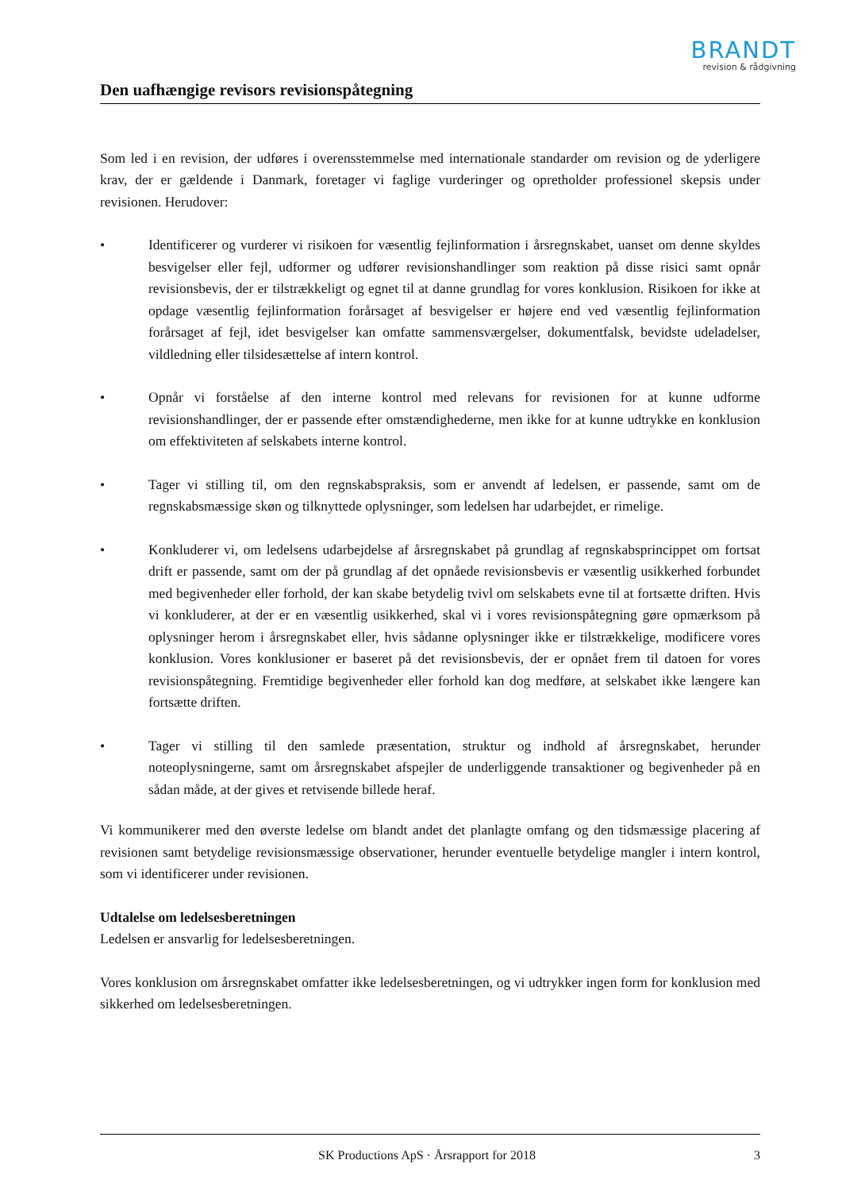BRANDT
revision & rådgivning
Den uafhængige revisors revisionspåtegning
Som led i en revision, der udføres i overensstemmelse med internationale standarder om revision og de yderligere krav, der er gældende i Danmark, foretager vi faglige vurderinger og opretholder professionel skepsis under revisionen. Herudover:
• Identificerer og vurderer vi risikoen for væsentlig fejlinformation i årsregnskabet, uanset om denne skyldes besvigelser eller fejl, udformer og udfører revisionshandlinger som reaktion på disse risici samt opnår revisionsbevis, der er tilstrækkeligt og egnet til at danne grundlag for vores konklusion. Risikoen for ikke at opdage væsentlig fejlinformation forårsaget af besvigelser er højere end ved væsentlig fejlinformation forårsaget af fejl, idet besvigelser kan omfatte sammensværgelser, dokumentfalsk, bevidste udeladelser, vildledning eller tilsidesættelse af intern kontrol.
• Opnår vi forståelse af den interne kontrol med relevans for revisionen for at kunne udforme revisionshandlinger, der er passende efter omstændighederne, men ikke for at kunne udtrykke en konklusion om effektiviteten af selskabets interne kontrol.
• Tager vi stilling til, om den regnskabspraksis, som er anvendt af ledelsen, er passende, samt om de regnskabsmæssige skøn og tilknyttede oplysninger, som ledelsen har udarbejdet, er rimelige.
• Konkluderer vi, om ledelsens udarbejdelse af årsregnskabet på grundlag af regnskabsprincippet om fortsat drift er passende, samt om der på grundlag af det opnåede revisionsbevis er væsentlig usikkerhed forbundet med begivenheder eller forhold, der kan skabe betydelig tvivl om selskabets evne til at fortsætte driften. Hvis vi konkluderer, at der er en væsentlig usikkerhed, skal vi i vores revisionspåtegning gøre opmærksom på oplysninger herom i årsregnskabet eller, hvis sådanne oplysninger ikke er tilstrækkelige, modificere vores konklusion. Vores konklusioner er baseret på det revisionsbevis, der er opnået frem til datoen for vores revisionspåtegning. Fremtidige begivenheder eller forhold kan dog medføre, at selskabet ikke længere kan fortsætte driften.
• Tager vi stilling til den samlede præsentation, struktur og indhold af årsregnskabet, herunder noteoplysningerne, samt om årsregnskabet afspejler de underliggende transaktioner og begivenheder på en sådan måde, at der gives et retvisende billede heraf.
Vi kommunikerer med den øverste ledelse om blandt andet det planlagte omfang og den tidsmæssige placering af revisionen samt betydelige revisionsmæssige observationer, herunder eventuelle betydelige mangler i intern kontrol, som vi identificerer under revisionen.
Udtalelse om ledelsesberetningen
Ledelsen er ansvarlig for ledelsesberetningen.
Vores konklusion om årsregnskabet omfatter ikke ledelsesberetningen, og vi udtrykker ingen form for konklusion med sikkerhed om ledelsesberetningen.
SK Productions ApS · Årsrapport for 2018 3